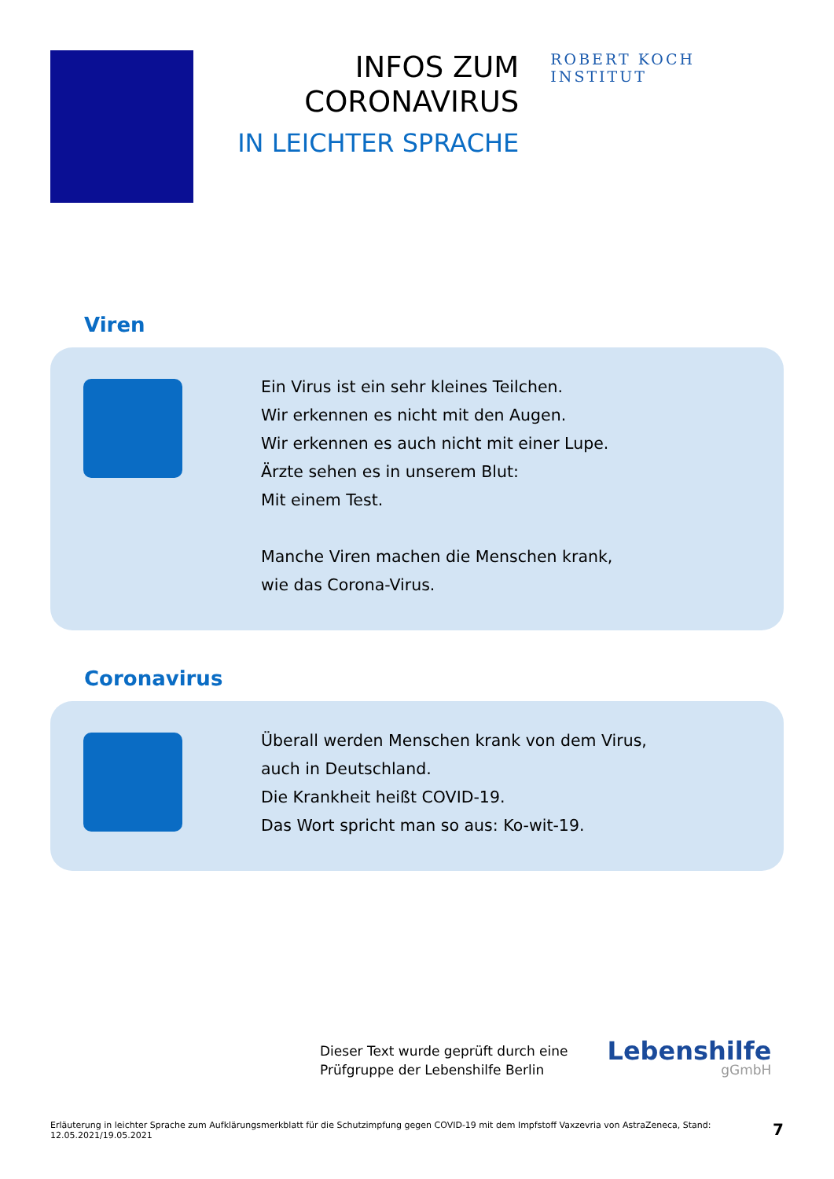INFOS ZUM
CORONAVIRUS
IN LEICHTER SPRACHE
ROBERT KOCH INSTITUT
Viren
Ein Virus ist ein sehr kleines Teilchen.
Wir erkennen es nicht mit den Augen.
Wir erkennen es auch nicht mit einer Lupe.
Ärzte sehen es in unserem Blut:
Mit einem Test.
Manche Viren machen die Menschen krank,
wie das Corona-Virus.
Coronavirus
Überall werden Menschen krank von dem Virus,
auch in Deutschland.
Die Krankheit heißt COVID-19.
Das Wort spricht man so aus: Ko-wit-19.
Dieser Text wurde geprüft durch eine
Prüfgruppe der Lebenshilfe Berlin
Lebenshilfe
gGmbH
Erläuterung in leichter Sprache zum Aufklärungsmerkblatt für die Schutzimpfung gegen COVID-19 mit dem Impfstoff Vaxzevria von AstraZeneca, Stand: 12.05.2021/19.05.2021 7